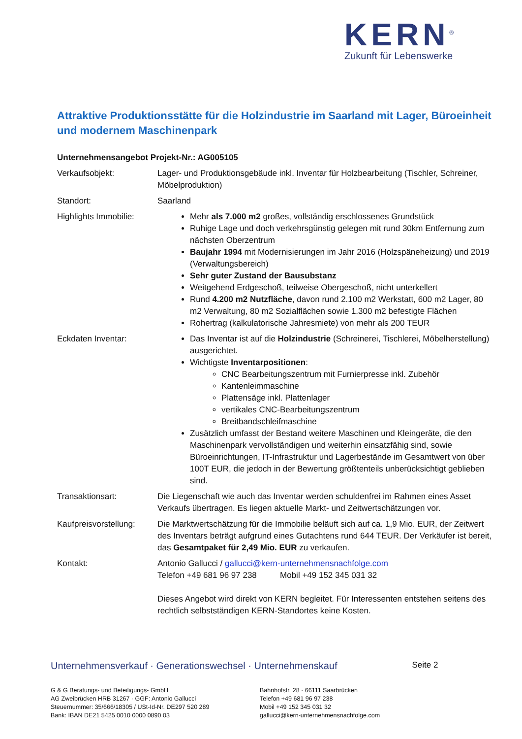KERN<sup>®</sup>
Zukunft für Lebenswerke
Attraktive Produktionsstätte für die Holzindustrie im Saarland mit Lager, Büroeinheit und modernem Maschinenpark
Unternehmensangebot Projekt-Nr.: AG005105
Verkaufsobjekt: Lager- und Produktionsgebäude inkl. Inventar für Holzbearbeitung (Tischler, Schreiner, Möbelproduktion)
Standort: Saarland
Highlights Immobilie:
Mehr als 7.000 m2 großes, vollständig erschlossenes Grundstück
Ruhige Lage und doch verkehrsgünstig gelegen mit rund 30km Entfernung zum nächsten Oberzentrum
Baujahr 1994 mit Modernisierungen im Jahr 2016 (Holzspäneheizung) und 2019 (Verwaltungsbereich)
Sehr guter Zustand der Bausubstanz
Weitgehend Erdgeschoß, teilweise Obergeschoß, nicht unterkellert
Rund 4.200 m2 Nutzfläche, davon rund 2.100 m2 Werkstatt, 600 m2 Lager, 80 m2 Verwaltung, 80 m2 Sozialflächen sowie 1.300 m2 befestigte Flächen
Rohertrag (kalkulatorische Jahresmiete) von mehr als 200 TEUR
Eckdaten Inventar: Das Inventar ist auf die Holzindustrie (Schreinerei, Tischlerei, Möbelherstellung) ausgerichtet.
Wichtigste Inventarpositionen:
CNC Bearbeitungszentrum mit Furnierpresse inkl. Zubehör
Kantenleimmaschine
Plattensäge inkl. Plattenlager
vertikales CNC-Bearbeitungszentrum
Breitbandschleifmaschine
Zusätzlich umfasst der Bestand weitere Maschinen und Kleingeräte, die den Maschinenpark vervollständigen und weiterhin einsatzfähig sind, sowie Büroeinrichtungen, IT-Infrastruktur und Lagerbestände im Gesamtwert von über 100T EUR, die jedoch in der Bewertung größtenteils unberücksichtigt geblieben sind.
Transaktionsart: Die Liegenschaft wie auch das Inventar werden schuldenfrei im Rahmen eines Asset Verkaufs übertragen. Es liegen aktuelle Markt- und Zeitwertschätzungen vor.
Kaufpreisvorstellung:
Die Marktwertschätzung für die Immobilie beläuft sich auf ca. 1,9 Mio. EUR, der Zeitwert des Inventars beträgt aufgrund eines Gutachtens rund 644 TEUR. Der Verkäufer ist bereit, das Gesamtpaket für 2,49 Mio. EUR zu verkaufen.
Kontakt: Antonio Gallucci / gallucci@kern-unternehmensnachfolge.com
Telefon +49 681 96 97 238 Mobil +49 152 345 031 32
Dieses Angebot wird direkt von KERN begleitet. Für Interessenten entstehen seitens des rechtlich selbstständigen KERN-Standortes keine Kosten.
Unternehmensverkauf · Generationswechsel · Unternehmenskauf Seite 2
G & G Beratungs- und Beteiligungs- GmbH
AG Zweibrücken HRB 31267 · GGF: Antonio Gallucci
Steuernummer: 35/666/18305 / USt-Id-Nr. DE297 520 289
Bank: IBAN DE21 5425 0010 0000 0890 03
Bahnhofstr. 28 · 66111 Saarbrücken
Telefon +49 681 96 97 238
Mobil +49 152 345 031 32
gallucci@kern-unternehmensnachfolge.com